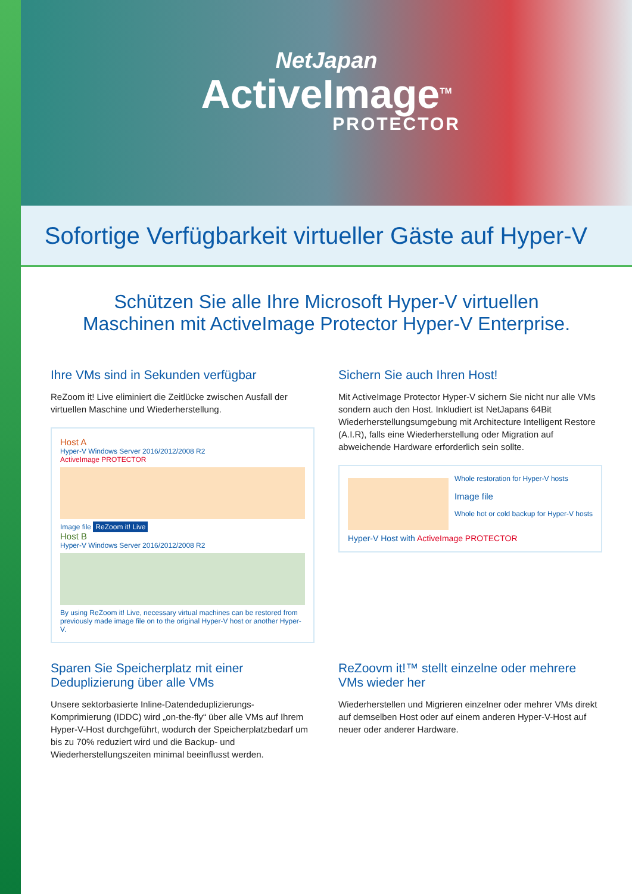NetJapan
ActiveImage<sup>TM</sup>
PROTECTOR
Sofortige Verfügbarkeit virtueller Gäste auf Hyper-V
Schützen Sie alle Ihre Microsoft Hyper-V virtuellen
Maschinen mit ActiveImage Protector Hyper-V Enterprise.
Ihre VMs sind in Sekunden verfügbar
ReZoom it! Live eliminiert die Zeitlücke zwischen Ausfall der virtuellen Maschine und Wiederherstellung.
Host A
Hyper-V Windows Server 2016/2012/2008 R2
ActiveImage PROTECTOR
Image file ReZoom it! Live
Host B
Hyper-V Windows Server 2016/2012/2008 R2
By using ReZoom it! Live, necessary virtual machines can be restored from previously made image file on to the original Hyper-V host or another Hyper-V.
Sichern Sie auch Ihren Host!
Mit ActiveImage Protector Hyper-V sichern Sie nicht nur alle VMs sondern auch den Host. Inkludiert ist NetJapans 64Bit Wiederherstellungsumgebung mit Architecture Intelligent Restore (A.I.R), falls eine Wiederherstellung oder Migration auf abweichende Hardware erforderlich sein sollte.
Whole restoration for Hyper-V hosts
Image file
Whole hot or cold backup for Hyper-V hosts
Hyper-V Host with ActiveImage PROTECTOR
Sparen Sie Speicherplatz mit einer Deduplizierung über alle VMs
Unsere sektorbasierte Inline-Datendeduplizierungs-Komprimierung (IDDC) wird „on-the-fly“ über alle VMs auf Ihrem Hyper-V-Host durchgeführt, wodurch der Speicherplatzbedarf um bis zu 70% reduziert wird und die Backup- und Wiederherstellungszeiten minimal beeinflusst werden.
ReZoovm it!™ stellt einzelne oder mehrere VMs wieder her
Wiederherstellen und Migrieren einzelner oder mehrer VMs direkt auf demselben Host oder auf einem anderen Hyper-V-Host auf neuer oder anderer Hardware.